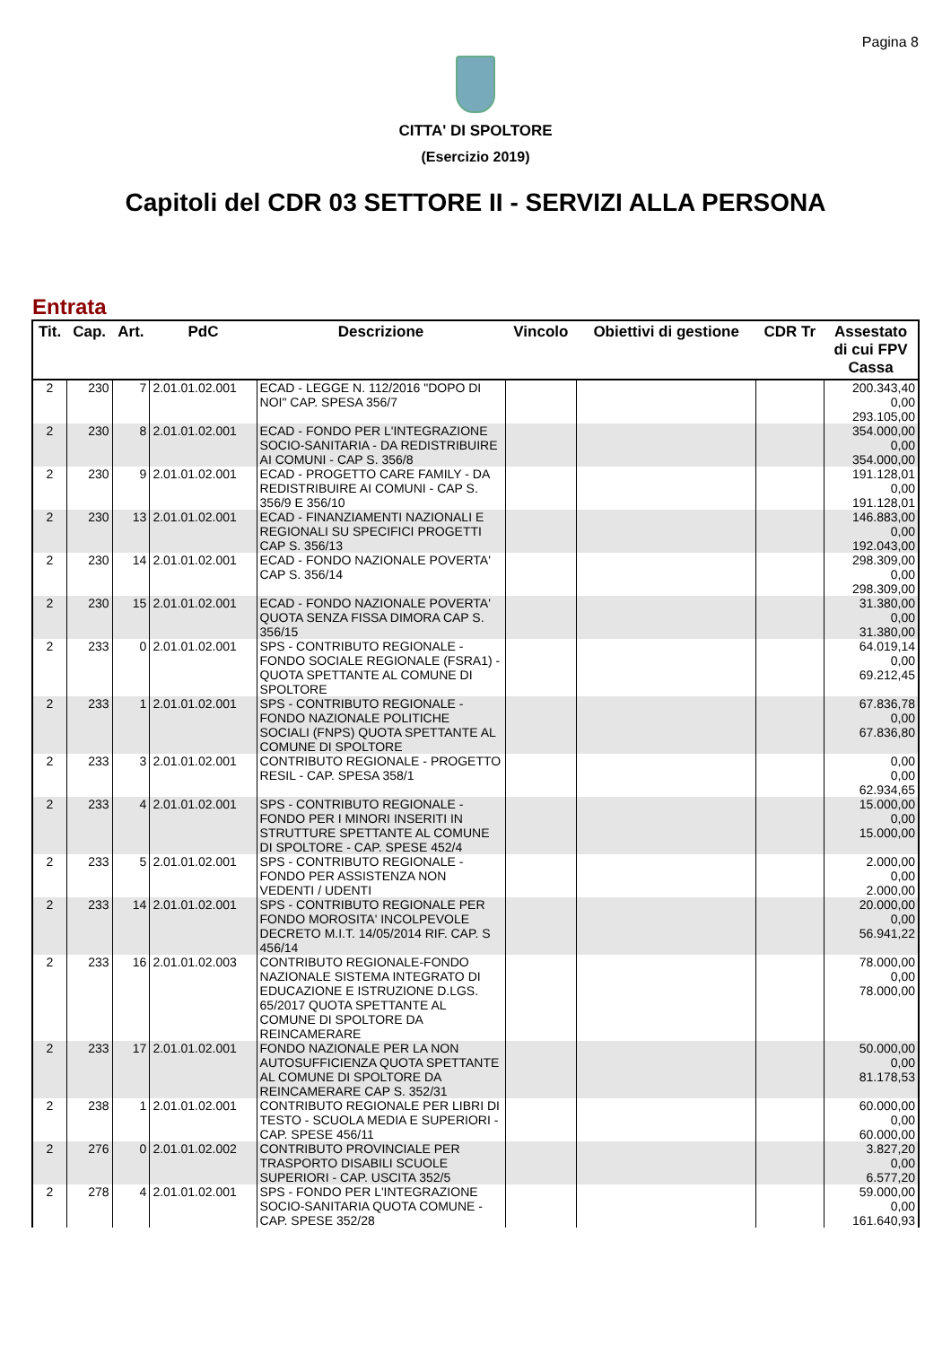Pagina 8
CITTA' DI SPOLTORE
(Esercizio 2019)
Capitoli del CDR 03 SETTORE II - SERVIZI ALLA PERSONA
Entrata
| Tit. | Cap. | Art. | PdC | Descrizione | Vincolo | Obiettivi di gestione | CDR Tr | Assestato di cui FPV Cassa |
| --- | --- | --- | --- | --- | --- | --- | --- | --- |
| 2 | 230 | 7 | 2.01.01.02.001 | ECAD - LEGGE N. 112/2016 "DOPO DI NOI" CAP. SPESA 356/7 | | | | 200.343,40 0,00 293.105,00 |
| 2 | 230 | 8 | 2.01.01.02.001 | ECAD - FONDO PER L'INTEGRAZIONE SOCIO-SANITARIA - DA REDISTRIBUIRE AI COMUNI - CAP S. 356/8 | | | | 354.000,00 0,00 354.000,00 |
| 2 | 230 | 9 | 2.01.01.02.001 | ECAD - PROGETTO CARE FAMILY - DA REDISTRIBUIRE AI COMUNI - CAP S. 356/9 E 356/10 | | | | 191.128,01 0,00 191.128,01 |
| 2 | 230 | 13 | 2.01.01.02.001 | ECAD - FINANZIAMENTI NAZIONALI E REGIONALI SU SPECIFICI PROGETTI CAP S. 356/13 | | | | 146.883,00 0,00 192.043,00 |
| 2 | 230 | 14 | 2.01.01.02.001 | ECAD - FONDO NAZIONALE POVERTA' CAP S. 356/14 | | | | 298.309,00 0,00 298.309,00 |
| 2 | 230 | 15 | 2.01.01.02.001 | ECAD - FONDO NAZIONALE POVERTA' QUOTA SENZA FISSA DIMORA CAP S. 356/15 | | | | 31.380,00 0,00 31.380,00 |
| 2 | 233 | 0 | 2.01.01.02.001 | SPS - CONTRIBUTO REGIONALE - FONDO SOCIALE REGIONALE (FSRA1) - QUOTA SPETTANTE AL COMUNE DI SPOLTORE | | | | 64.019,14 0,00 69.212,45 |
| 2 | 233 | 1 | 2.01.01.02.001 | SPS - CONTRIBUTO REGIONALE - FONDO NAZIONALE POLITICHE SOCIALI (FNPS) QUOTA SPETTANTE AL COMUNE DI SPOLTORE | | | | 67.836,78 0,00 67.836,80 |
| 2 | 233 | 3 | 2.01.01.02.001 | CONTRIBUTO REGIONALE - PROGETTO RESIL - CAP. SPESA 358/1 | | | | 0,00 0,00 62.934,65 |
| 2 | 233 | 4 | 2.01.01.02.001 | SPS - CONTRIBUTO REGIONALE - FONDO PER I MINORI INSERITI IN STRUTTURE SPETTANTE AL COMUNE DI SPOLTORE - CAP. SPESE 452/4 | | | | 15.000,00 0,00 15.000,00 |
| 2 | 233 | 5 | 2.01.01.02.001 | SPS - CONTRIBUTO REGIONALE - FONDO PER ASSISTENZA NON VEDENTI / UDENTI | | | | 2.000,00 0,00 2.000,00 |
| 2 | 233 | 14 | 2.01.01.02.001 | SPS - CONTRIBUTO REGIONALE PER FONDO MOROSITA' INCOLPEVOLE DECRETO M.I.T. 14/05/2014 RIF. CAP. S 456/14 | | | | 20.000,00 0,00 56.941,22 |
| 2 | 233 | 16 | 2.01.01.02.003 | CONTRIBUTO REGIONALE-FONDO NAZIONALE SISTEMA INTEGRATO DI EDUCAZIONE E ISTRUZIONE D.LGS. 65/2017 QUOTA SPETTANTE AL COMUNE DI SPOLTORE DA REINCAMERARE | | | | 78.000,00 0,00 78.000,00 |
| 2 | 233 | 17 | 2.01.01.02.001 | FONDO NAZIONALE PER LA NON AUTOSUFFICIENZA QUOTA SPETTANTE AL COMUNE DI SPOLTORE DA REINCAMERARE CAP S. 352/31 | | | | 50.000,00 0,00 81.178,53 |
| 2 | 238 | 1 | 2.01.01.02.001 | CONTRIBUTO REGIONALE PER LIBRI DI TESTO - SCUOLA MEDIA E SUPERIORI - CAP. SPESE 456/11 | | | | 60.000,00 0,00 60.000,00 |
| 2 | 276 | 0 | 2.01.01.02.002 | CONTRIBUTO PROVINCIALE PER TRASPORTO DISABILI SCUOLE SUPERIORI - CAP. USCITA 352/5 | | | | 3.827,20 0,00 6.577,20 |
| 2 | 278 | 4 | 2.01.01.02.001 | SPS - FONDO PER L'INTEGRAZIONE SOCIO-SANITARIA QUOTA COMUNE - CAP. SPESE 352/28 | | | | 59.000,00 0,00 161.640,93 |